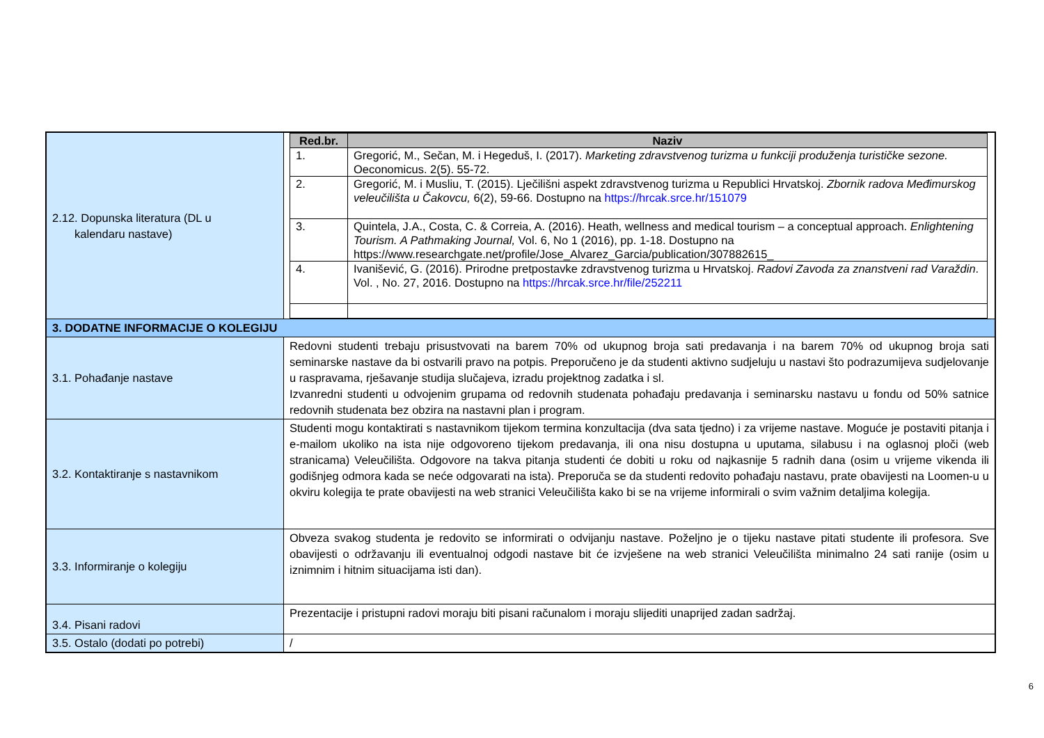| 2.12. Dopunska literatura (DL u kalendaru nastave) | / Red.br. / Naziv / / --- / --- / / 1. / Gregorić, M., Sečan, M. i Hegeduš, I. (2017). Marketing zdravstvenog turizma u funkciji produženja turističke sezone. Oeconomicus. 2(5). 55-72. / / 2. / Gregorić, M. i Musliu, T. (2015). Lječilišni aspekt zdravstvenog turizma u Republici Hrvatskoj. Zbornik radova Međimurskog veleučilišta u Čakovcu, 6(2), 59-66. Dostupno na https://hrcak.srce.hr/151079 / / 3. / Quintela, J.A., Costa, C. & Correia, A. (2016). Heath, wellness and medical tourism – a conceptual approach. Enlightening Tourism. A Pathmaking Journal, Vol. 6, No 1 (2016), pp. 1-18. Dostupno na https://www.researchgate.net/profile/Jose_Alvarez_Garcia/publication/307882615_ / / 4. / Ivanišević, G. (2016). Prirodne pretpostavke zdravstvenog turizma u Hrvatskoj. Radovi Zavoda za znanstveni rad Varaždin . Vol. , No. 27, 2016. Dostupno na https://hrcak.srce.hr/file/252211 / |
| 3. DODATNE INFORMACIJE O KOLEGIJU | |
| 3.1. Pohađanje nastave | Redovni studenti trebaju prisustvovati na barem 70% od ukupnog broja sati predavanja i na barem 70% od ukupnog broja sati seminarske nastave da bi ostvarili pravo na potpis. Preporučeno je da studenti aktivno sudjeluju u nastavi što podrazumijeva sudjelovanje u raspravama, rješavanje studija slučajeva, izradu projektnog zadatka i sl. Izvanredni studenti u odvojenim grupama od redovnih studenata pohađaju predavanja i seminarsku nastavu u fondu od 50% satnice redovnih studenata bez obzira na nastavni plan i program. |
| 3.2. Kontaktiranje s nastavnikom | Studenti mogu kontaktirati s nastavnikom tijekom termina konzultacija (dva sata tjedno) i za vrijeme nastave. Moguće je postaviti pitanja i e-mailom ukoliko na ista nije odgovoreno tijekom predavanja, ili ona nisu dostupna u uputama, silabusu i na oglasnoj ploči (web stranicama) Veleučilišta. Odgovore na takva pitanja studenti će dobiti u roku od najkasnije 5 radnih dana (osim u vrijeme vikenda ili godišnjeg odmora kada se neće odgovarati na ista). Preporuča se da studenti redovito pohađaju nastavu, prate obavijesti na Loomen-u u okviru kolegija te prate obavijesti na web stranici Veleučilišta kako bi se na vrijeme informirali o svim važnim detaljima kolegija. |
| 3.3. Informiranje o kolegiju | Obveza svakog studenta je redovito se informirati o odvijanju nastave. Poželjno je o tijeku nastave pitati studente ili profesora. Sve obavijesti o održavanju ili eventualnoj odgodi nastave bit će izvješene na web stranici Veleučilišta minimalno 24 sati ranije (osim u iznimnim i hitnim situacijama isti dan). |
| 3.4. Pisani radovi | Prezentacije i pristupni radovi moraju biti pisani računalom i moraju slijediti unaprijed zadan sadržaj. |
| 3.5. Ostalo (dodati po potrebi) | / |
6